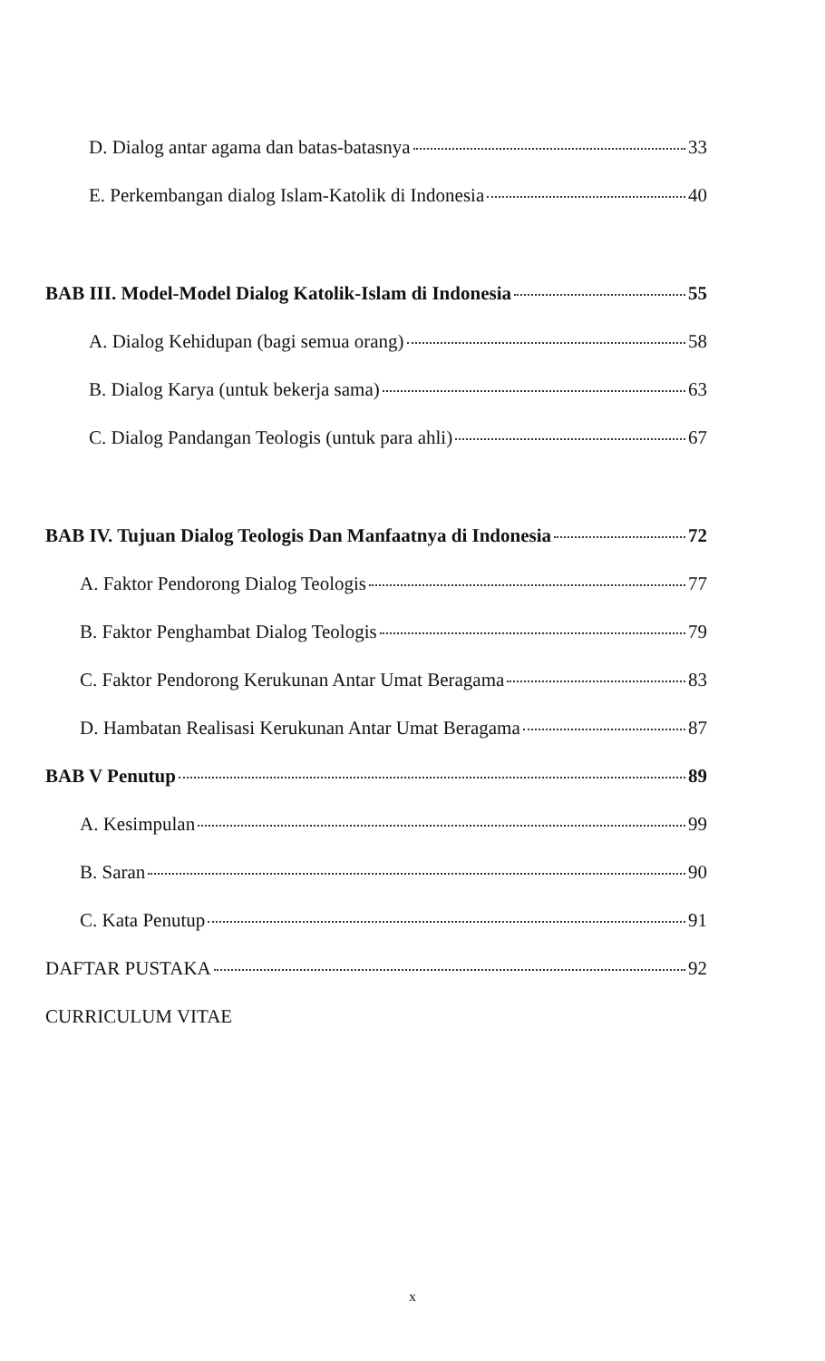D. Dialog antar agama dan batas-batasnya 33
E. Perkembangan dialog Islam-Katolik di Indonesia 40
BAB III. Model-Model Dialog Katolik-Islam di Indonesia 55
A. Dialog Kehidupan (bagi semua orang) 58
B. Dialog Karya (untuk bekerja sama) 63
C. Dialog Pandangan Teologis (untuk para ahli) 67
BAB IV. Tujuan Dialog Teologis Dan Manfaatnya di Indonesia 72
A. Faktor Pendorong Dialog Teologis 77
B. Faktor Penghambat Dialog Teologis 79
C. Faktor Pendorong Kerukunan Antar Umat Beragama 83
D. Hambatan Realisasi Kerukunan Antar Umat Beragama 87
BAB V Penutup 89
A. Kesimpulan 99
B. Saran 90
C. Kata Penutup 91
DAFTAR PUSTAKA 92
CURRICULUM VITAE
x